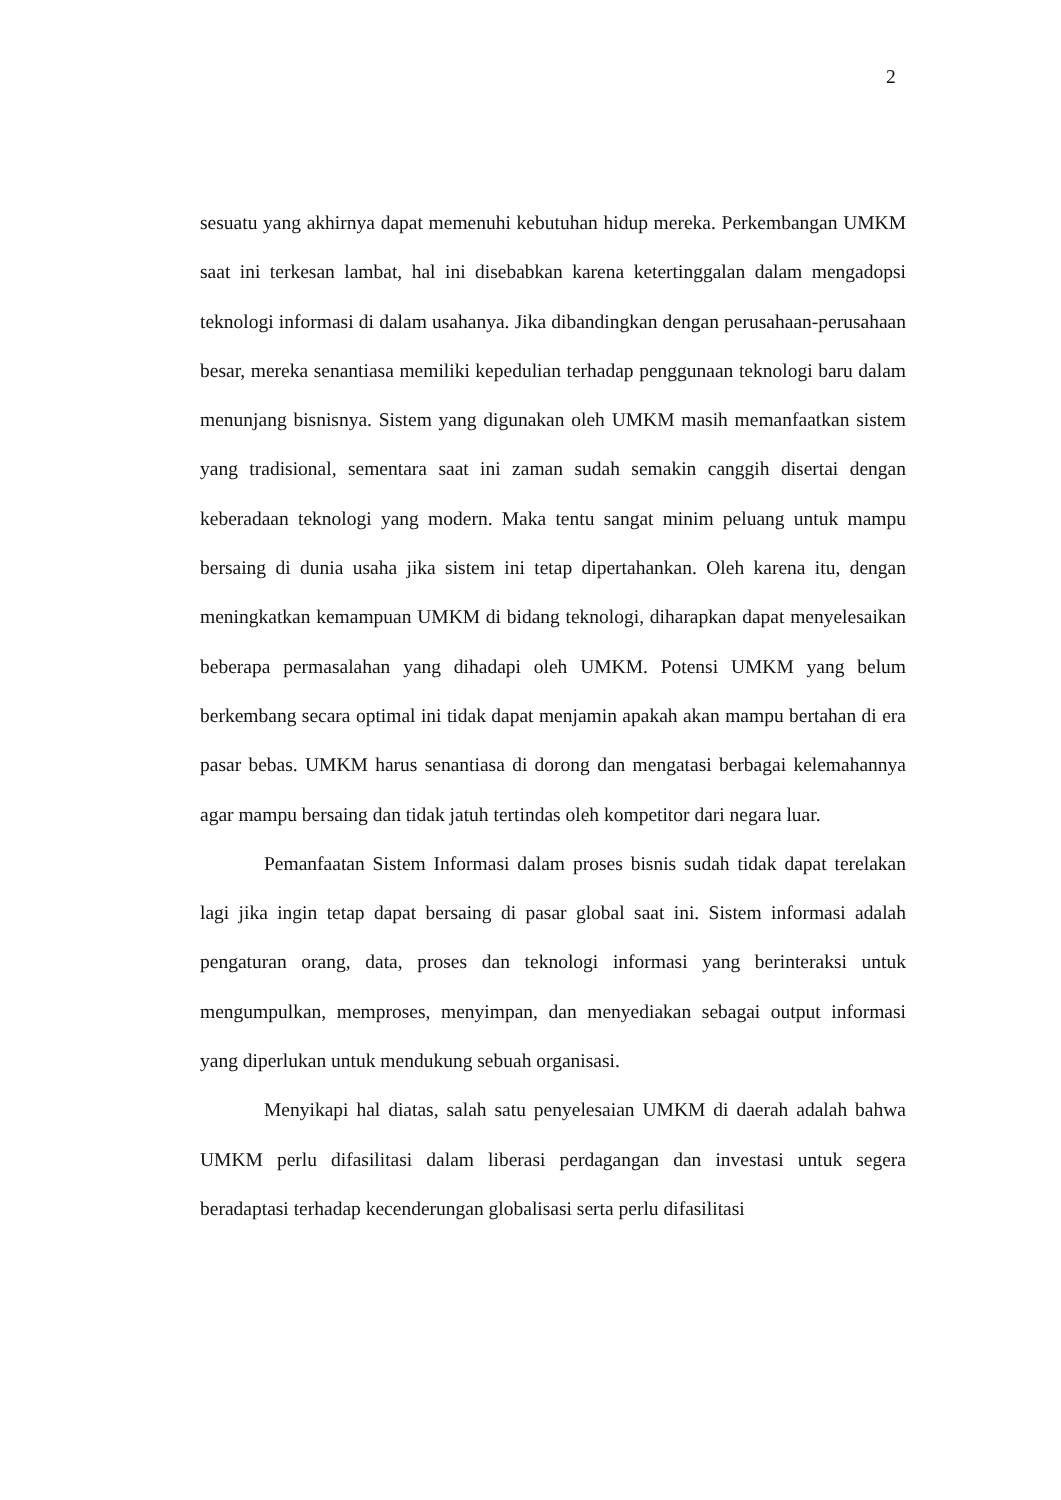2
sesuatu yang akhirnya dapat memenuhi kebutuhan hidup mereka. Perkembangan UMKM saat ini terkesan lambat, hal ini disebabkan karena ketertinggalan dalam mengadopsi teknologi informasi di dalam usahanya. Jika dibandingkan dengan perusahaan-perusahaan besar, mereka senantiasa memiliki kepedulian terhadap penggunaan teknologi baru dalam menunjang bisnisnya. Sistem yang digunakan oleh UMKM masih memanfaatkan sistem yang tradisional, sementara saat ini zaman sudah semakin canggih disertai dengan keberadaan teknologi yang modern. Maka tentu sangat minim peluang untuk mampu bersaing di dunia usaha jika sistem ini tetap dipertahankan. Oleh karena itu, dengan meningkatkan kemampuan UMKM di bidang teknologi, diharapkan dapat menyelesaikan beberapa permasalahan yang dihadapi oleh UMKM. Potensi UMKM yang belum berkembang secara optimal ini tidak dapat menjamin apakah akan mampu bertahan di era pasar bebas. UMKM harus senantiasa di dorong dan mengatasi berbagai kelemahannya agar mampu bersaing dan tidak jatuh tertindas oleh kompetitor dari negara luar.
Pemanfaatan Sistem Informasi dalam proses bisnis sudah tidak dapat terelakan lagi jika ingin tetap dapat bersaing di pasar global saat ini. Sistem informasi adalah pengaturan orang, data, proses dan teknologi informasi yang berinteraksi untuk mengumpulkan, memproses, menyimpan, dan menyediakan sebagai output informasi yang diperlukan untuk mendukung sebuah organisasi.
Menyikapi hal diatas, salah satu penyelesaian UMKM di daerah adalah bahwa UMKM perlu difasilitasi dalam liberasi perdagangan dan investasi untuk segera beradaptasi terhadap kecenderungan globalisasi serta perlu difasilitasi